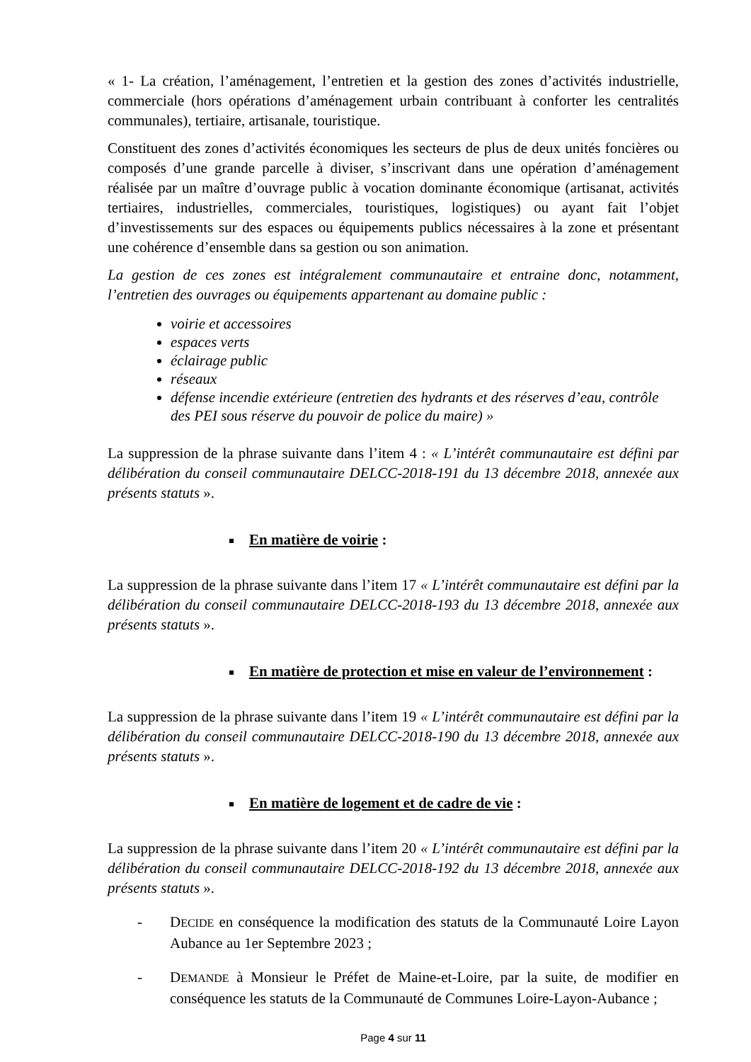« 1- La création, l’aménagement, l’entretien et la gestion des zones d’activités industrielle, commerciale (hors opérations d’aménagement urbain contribuant à conforter les centralités communales), tertiaire, artisanale, touristique.
Constituent des zones d’activités économiques les secteurs de plus de deux unités foncières ou composés d’une grande parcelle à diviser, s’inscrivant dans une opération d’aménagement réalisée par un maître d’ouvrage public à vocation dominante économique (artisanat, activités tertiaires, industrielles, commerciales, touristiques, logistiques) ou ayant fait l’objet d’investissements sur des espaces ou équipements publics nécessaires à la zone et présentant une cohérence d’ensemble dans sa gestion ou son animation.
La gestion de ces zones est intégralement communautaire et entraine donc, notamment, l’entretien des ouvrages ou équipements appartenant au domaine public :
voirie et accessoires
espaces verts
éclairage public
réseaux
défense incendie extérieure (entretien des hydrants et des réserves d’eau, contrôle des PEI sous réserve du pouvoir de police du maire) »
La suppression de la phrase suivante dans l’item 4 : « L’intérêt communautaire est défini par délibération du conseil communautaire DELCC-2018-191 du 13 décembre 2018, annexée aux présents statuts ».
En matière de voirie :
La suppression de la phrase suivante dans l’item 17 « L’intérêt communautaire est défini par la délibération du conseil communautaire DELCC-2018-193 du 13 décembre 2018, annexée aux présents statuts ».
En matière de protection et mise en valeur de l’environnement :
La suppression de la phrase suivante dans l’item 19 « L’intérêt communautaire est défini par la délibération du conseil communautaire DELCC-2018-190 du 13 décembre 2018, annexée aux présents statuts ».
En matière de logement et de cadre de vie :
La suppression de la phrase suivante dans l’item 20 « L’intérêt communautaire est défini par la délibération du conseil communautaire DELCC-2018-192 du 13 décembre 2018, annexée aux présents statuts ».
- DECIDE en conséquence la modification des statuts de la Communauté Loire Layon Aubance au 1er Septembre 2023 ;
- DEMANDE à Monsieur le Préfet de Maine-et-Loire, par la suite, de modifier en conséquence les statuts de la Communauté de Communes Loire-Layon-Aubance ;
Page 4 sur 11